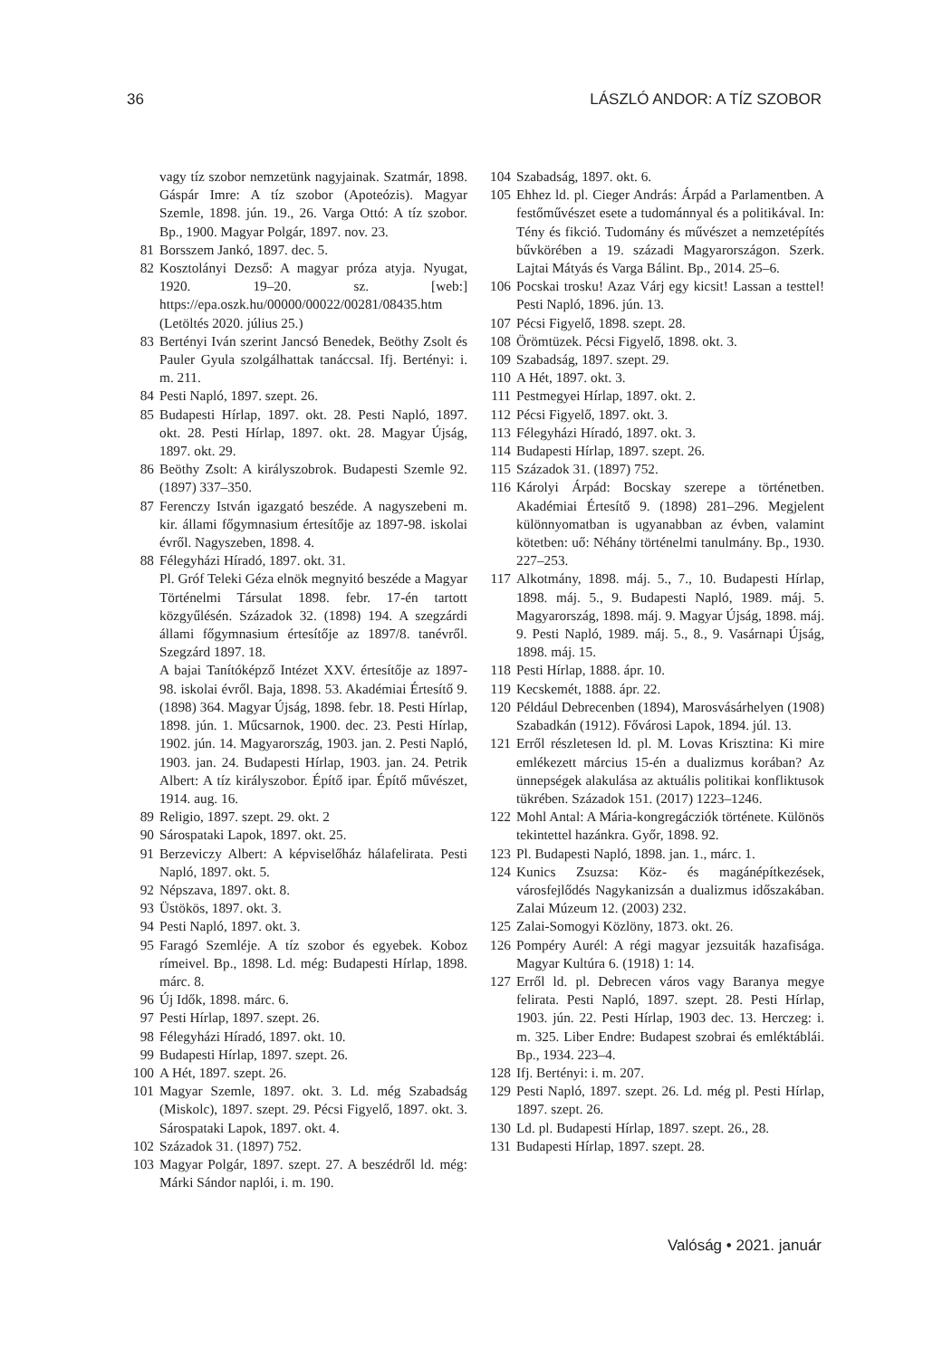36 LÁSZLÓ ANDOR: A TÍZ SZOBOR
vagy tíz szobor nemzetünk nagyjainak. Szatmár, 1898. Gáspár Imre: A tíz szobor (Apoteózis). Magyar Szemle, 1898. jún. 19., 26. Varga Ottó: A tíz szobor. Bp., 1900. Magyar Polgár, 1897. nov. 23.
81 Borsszem Jankó, 1897. dec. 5.
82 Kosztolányi Dezső: A magyar próza atyja. Nyugat, 1920. 19–20. sz. [web:] https://epa.oszk.hu/00000/00022/00281/08435.htm (Letöltés 2020. július 25.)
83 Bertényi Iván szerint Jancsó Benedek, Beöthy Zsolt és Pauler Gyula szolgálhattak tanáccsal. Ifj. Bertényi: i. m. 211.
84 Pesti Napló, 1897. szept. 26.
85 Budapesti Hírlap, 1897. okt. 28. Pesti Napló, 1897. okt. 28. Pesti Hírlap, 1897. okt. 28. Magyar Újság, 1897. okt. 29.
86 Beöthy Zsolt: A királyszobrok. Budapesti Szemle 92. (1897) 337–350.
87 Ferenczy István igazgató beszéde. A nagyszebeni m. kir. állami főgymnasium értesítője az 1897-98. iskolai évről. Nagyszeben, 1898. 4.
88 Félegyházi Híradó, 1897. okt. 31.
Pl. Gróf Teleki Géza elnök megnyitó beszéde a Magyar Történelmi Társulat 1898. febr. 17-én tartott közgyűlésén. Századok 32. (1898) 194. A szegzárdi állami főgymnasium értesítője az 1897/8. tanévről. Szegzárd 1897. 18.
A bajai Tanítóképző Intézet XXV. értesítője az 1897-98. iskolai évről. Baja, 1898. 53. Akadémiai Értesítő 9. (1898) 364. Magyar Újság, 1898. febr. 18. Pesti Hírlap, 1898. jún. 1. Műcsarnok, 1900. dec. 23. Pesti Hírlap, 1902. jún. 14. Magyarország, 1903. jan. 2. Pesti Napló, 1903. jan. 24. Budapesti Hírlap, 1903. jan. 24. Petrik Albert: A tíz királyszobor. Építő ipar. Építő művészet, 1914. aug. 16.
89 Religio, 1897. szept. 29. okt. 2
90 Sárospataki Lapok, 1897. okt. 25.
91 Berzeviczy Albert: A képviselőház hálafelirata. Pesti Napló, 1897. okt. 5.
92 Népszava, 1897. okt. 8.
93 Üstökös, 1897. okt. 3.
94 Pesti Napló, 1897. okt. 3.
95 Faragó Szemléje. A tíz szobor és egyebek. Koboz rímeivel. Bp., 1898. Ld. még: Budapesti Hírlap, 1898. márc. 8.
96 Új Idők, 1898. márc. 6.
97 Pesti Hírlap, 1897. szept. 26.
98 Félegyházi Híradó, 1897. okt. 10.
99 Budapesti Hírlap, 1897. szept. 26.
100 A Hét, 1897. szept. 26.
101 Magyar Szemle, 1897. okt. 3. Ld. még Szabadság (Miskolc), 1897. szept. 29. Pécsi Figyelő, 1897. okt. 3. Sárospataki Lapok, 1897. okt. 4.
102 Századok 31. (1897) 752.
103 Magyar Polgár, 1897. szept. 27. A beszédről ld. még: Márki Sándor naplói, i. m. 190.
104 Szabadság, 1897. okt. 6.
105 Ehhez ld. pl. Cieger András: Árpád a Parlamentben. A festőművészet esete a tudománnyal és a politikával. In: Tény és fikció. Tudomány és művészet a nemzetépítés bűvkörében a 19. századi Magyarországon. Szerk. Lajtai Mátyás és Varga Bálint. Bp., 2014. 25–6.
106 Pocskai trosku! Azaz Várj egy kicsit! Lassan a testtel! Pesti Napló, 1896. jún. 13.
107 Pécsi Figyelő, 1898. szept. 28.
108 Örömtüzek. Pécsi Figyelő, 1898. okt. 3.
109 Szabadság, 1897. szept. 29.
110 A Hét, 1897. okt. 3.
111 Pestmegyei Hírlap, 1897. okt. 2.
112 Pécsi Figyelő, 1897. okt. 3.
113 Félegyházi Híradó, 1897. okt. 3.
114 Budapesti Hírlap, 1897. szept. 26.
115 Századok 31. (1897) 752.
116 Károlyi Árpád: Bocskay szerepe a történetben. Akadémiai Értesítő 9. (1898) 281–296. Megjelent különnyomatban is ugyanabban az évben, valamint kötetben: uő: Néhány történelmi tanulmány. Bp., 1930. 227–253.
117 Alkotmány, 1898. máj. 5., 7., 10. Budapesti Hírlap, 1898. máj. 5., 9. Budapesti Napló, 1989. máj. 5. Magyarország, 1898. máj. 9. Magyar Újság, 1898. máj. 9. Pesti Napló, 1989. máj. 5., 8., 9. Vasárnapi Újság, 1898. máj. 15.
118 Pesti Hírlap, 1888. ápr. 10.
119 Kecskemét, 1888. ápr. 22.
120 Például Debrecenben (1894), Marosvásárhelyen (1908) Szabadkán (1912). Fővárosi Lapok, 1894. júl. 13.
121 Erről részletesen ld. pl. M. Lovas Krisztina: Ki mire emlékezett március 15-én a dualizmus korában? Az ünnepségek alakulása az aktuális politikai konfliktusok tükrében. Századok 151. (2017) 1223–1246.
122 Mohl Antal: A Mária-kongregácziók története. Különös tekintettel hazánkra. Győr, 1898. 92.
123 Pl. Budapesti Napló, 1898. jan. 1., márc. 1.
124 Kunics Zsuzsa: Köz- és magánépítkezések, városfejlődés Nagykanizsán a dualizmus időszakában. Zalai Múzeum 12. (2003) 232.
125 Zalai-Somogyi Közlöny, 1873. okt. 26.
126 Pompéry Aurél: A régi magyar jezsuiták hazafisága. Magyar Kultúra 6. (1918) 1: 14.
127 Erről ld. pl. Debrecen város vagy Baranya megye felirata. Pesti Napló, 1897. szept. 28. Pesti Hírlap, 1903. jún. 22. Pesti Hírlap, 1903 dec. 13. Herczeg: i. m. 325. Liber Endre: Budapest szobrai és emléktáblái. Bp., 1934. 223–4.
128 Ifj. Bertényi: i. m. 207.
129 Pesti Napló, 1897. szept. 26. Ld. még pl. Pesti Hírlap, 1897. szept. 26.
130 Ld. pl. Budapesti Hírlap, 1897. szept. 26., 28.
131 Budapesti Hírlap, 1897. szept. 28.
Valóság • 2021. január